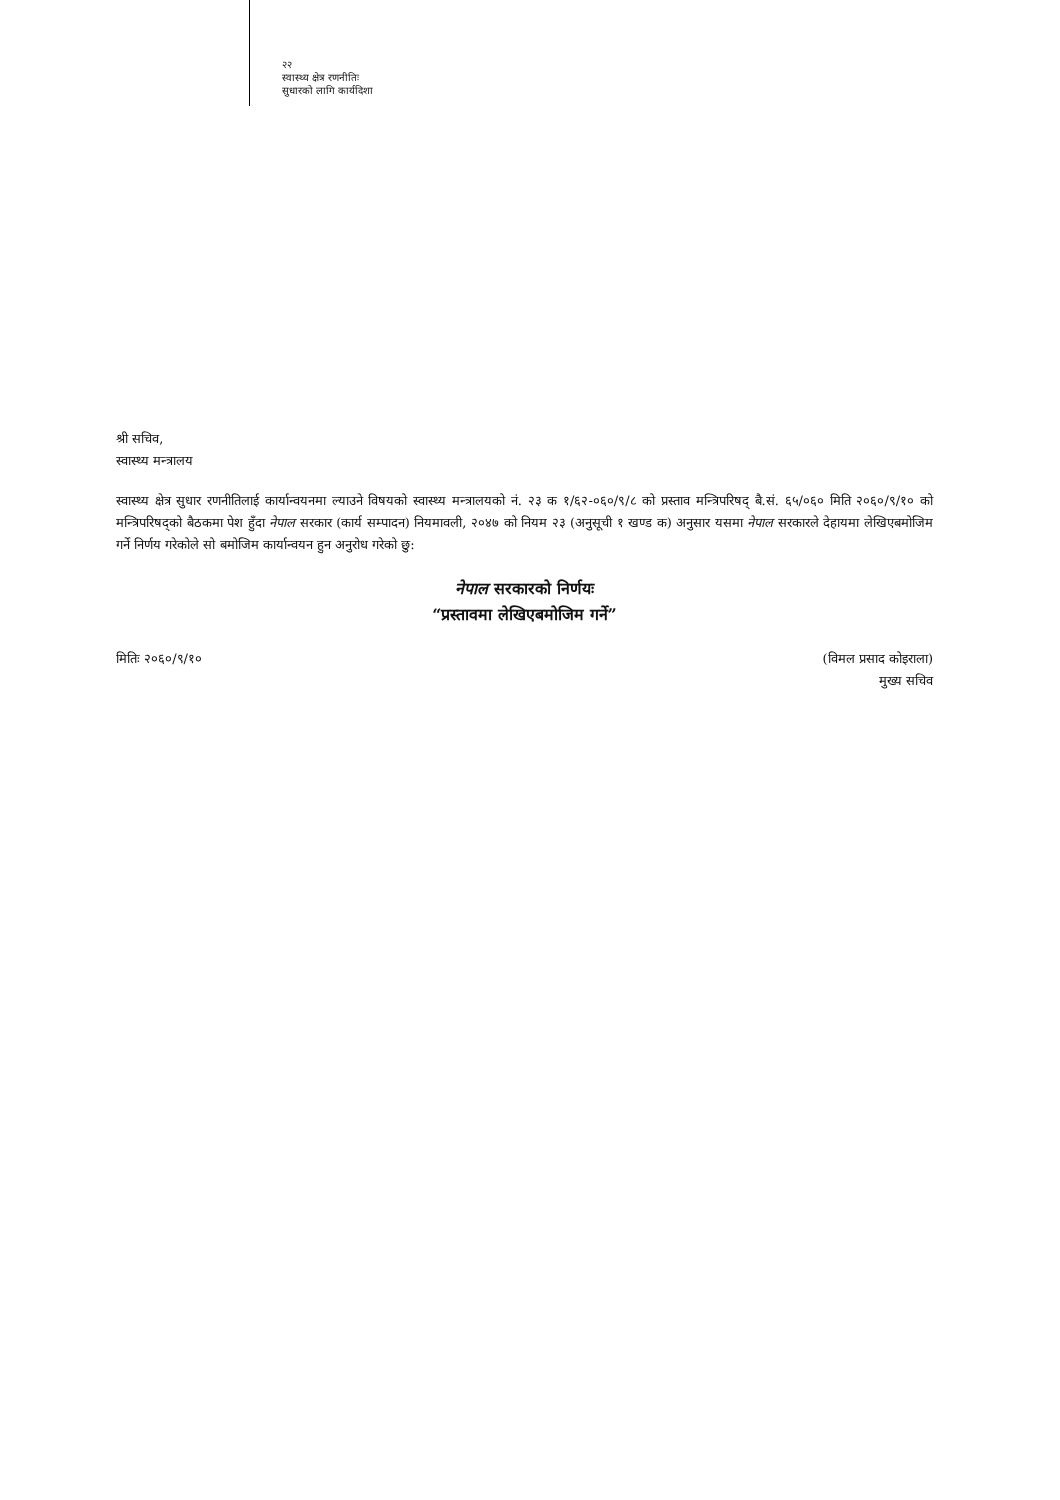२२
स्वास्थ्य क्षेत्र रणनीतिः
सुधारको लागि कार्यदिशा
श्री सचिव,
स्वास्थ्य मन्त्रालय
स्वास्थ्य क्षेत्र सुधार रणनीतिलाई कार्यान्वयनमा ल्याउने विषयको स्वास्थ्य मन्त्रालयको नं. २३ क १/६२-०६०/९/८ को प्रस्ताव मन्त्रिपरिषद् बै.सं. ६५/०६० मिति २०६०/९/१० को मन्त्रिपरिषद्को बैठकमा पेश हुँदा नेपाल सरकार (कार्य सम्पादन) नियमावली, २०४७ को नियम २३ (अनुसूची १ खण्ड क) अनुसार यसमा नेपाल सरकारले देहायमा लेखिएबमोजिम गर्ने निर्णय गरेकोले सो बमोजिम कार्यान्वयन हुन अनुरोध गरेको छु:
नेपाल सरकारको निर्णयः
“प्रस्तावमा लेखिएबमोजिम गर्ने”
मितिः २०६०/९/१० (विमल प्रसाद कोइराला)
मुख्य सचिव